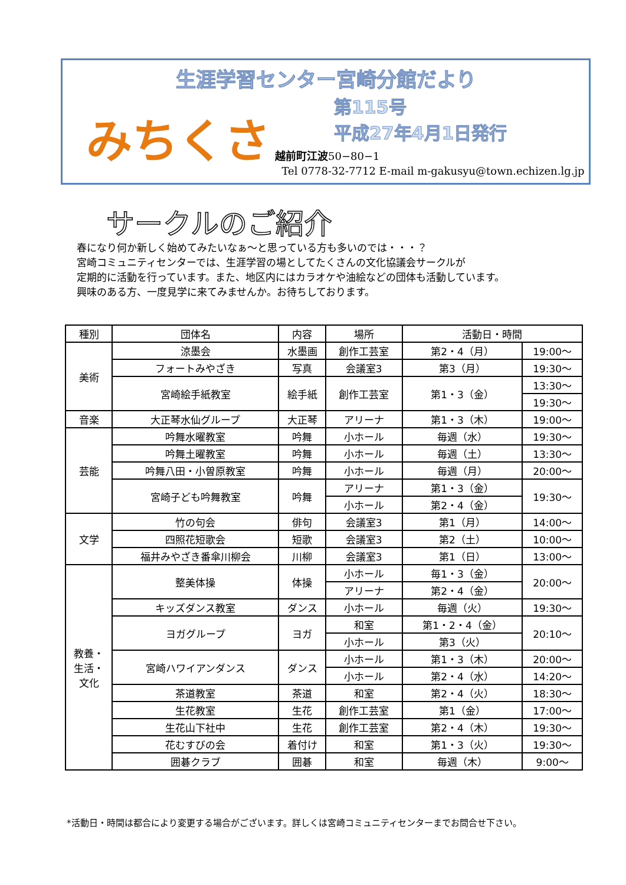生涯学習センター宮崎分館だより
みちくさ
第115号
平成27年4月1日発行
越前町江波50−80−1
Tel 0778-32-7712 E-mail m-gakusyu@town.echizen.lg.jp
サークルのご紹介
春になり何か新しく始めてみたいなぁ～と思っている方も多いのでは・・・？
宮崎コミュニティセンターでは、生涯学習の場としてたくさんの文化協議会サークルが
定期的に活動を行っています。また、地区内にはカラオケや油絵などの団体も活動しています。
興味のある方、一度見学に来てみませんか。お待ちしております。
| 種別 | 団体名 | 内容 | 場所 | 活動日・時間 | |
| --- | --- | --- | --- | --- | --- |
| 美術 | 涼墨会 | 水墨画 | 創作工芸室 | 第2・4（月） | 19:00～ |
| | フォートみやざき | 写真 | 会議室3 | 第3（月） | 19:30～ |
| | 宮崎絵手紙教室 | 絵手紙 | 創作工芸室 | 第1・3（金） | 13:30～ |
| | | | | | 19:30～ |
| 音楽 | 大正琴水仙グループ | 大正琴 | アリーナ | 第1・3（木） | 19:00～ |
| 芸能 | 吟舞水曜教室 | 吟舞 | 小ホール | 毎週（水） | 19:30～ |
| | 吟舞土曜教室 | 吟舞 | 小ホール | 毎週（土） | 13:30～ |
| | 吟舞八田・小曽原教室 | 吟舞 | 小ホール | 毎週（月） | 20:00～ |
| | 宮崎子ども吟舞教室 | 吟舞 | アリーナ | 第1・3（金） | 19:30～ |
| | | | 小ホール | 第2・4（金） | |
| 文学 | 竹の句会 | 俳句 | 会議室3 | 第1（月） | 14:00～ |
| | 四照花短歌会 | 短歌 | 会議室3 | 第2（土） | 10:00～ |
| | 福井みやざき番傘川柳会 | 川柳 | 会議室3 | 第1（日） | 13:00～ |
| 教養・ 生活・ 文化 | 整美体操 | 体操 | 小ホール | 毎1・3（金） | 20:00～ |
| | | | アリーナ | 第2・4（金） | |
| | キッズダンス教室 | ダンス | 小ホール | 毎週（火） | 19:30～ |
| | ヨガグループ | ヨガ | 和室 | 第1・2・4（金） | 20:10～ |
| | | | 小ホール | 第3（火） | |
| | 宮崎ハワイアンダンス | ダンス | 小ホール | 第1・3（木） | 20:00～ |
| | | | 小ホール | 第2・4（水） | 14:20～ |
| | 茶道教室 | 茶道 | 和室 | 第2・4（火） | 18:30～ |
| | 生花教室 | 生花 | 創作工芸室 | 第1（金） | 17:00～ |
| | 生花山下社中 | 生花 | 創作工芸室 | 第2・4（木） | 19:30～ |
| | 花むすびの会 | 着付け | 和室 | 第1・3（火） | 19:30～ |
| | 囲碁クラブ | 囲碁 | 和室 | 毎週（木） | 9:00～ |
*活動日・時間は都合により変更する場合がございます。詳しくは宮崎コミュニティセンターまでお問合せ下さい。